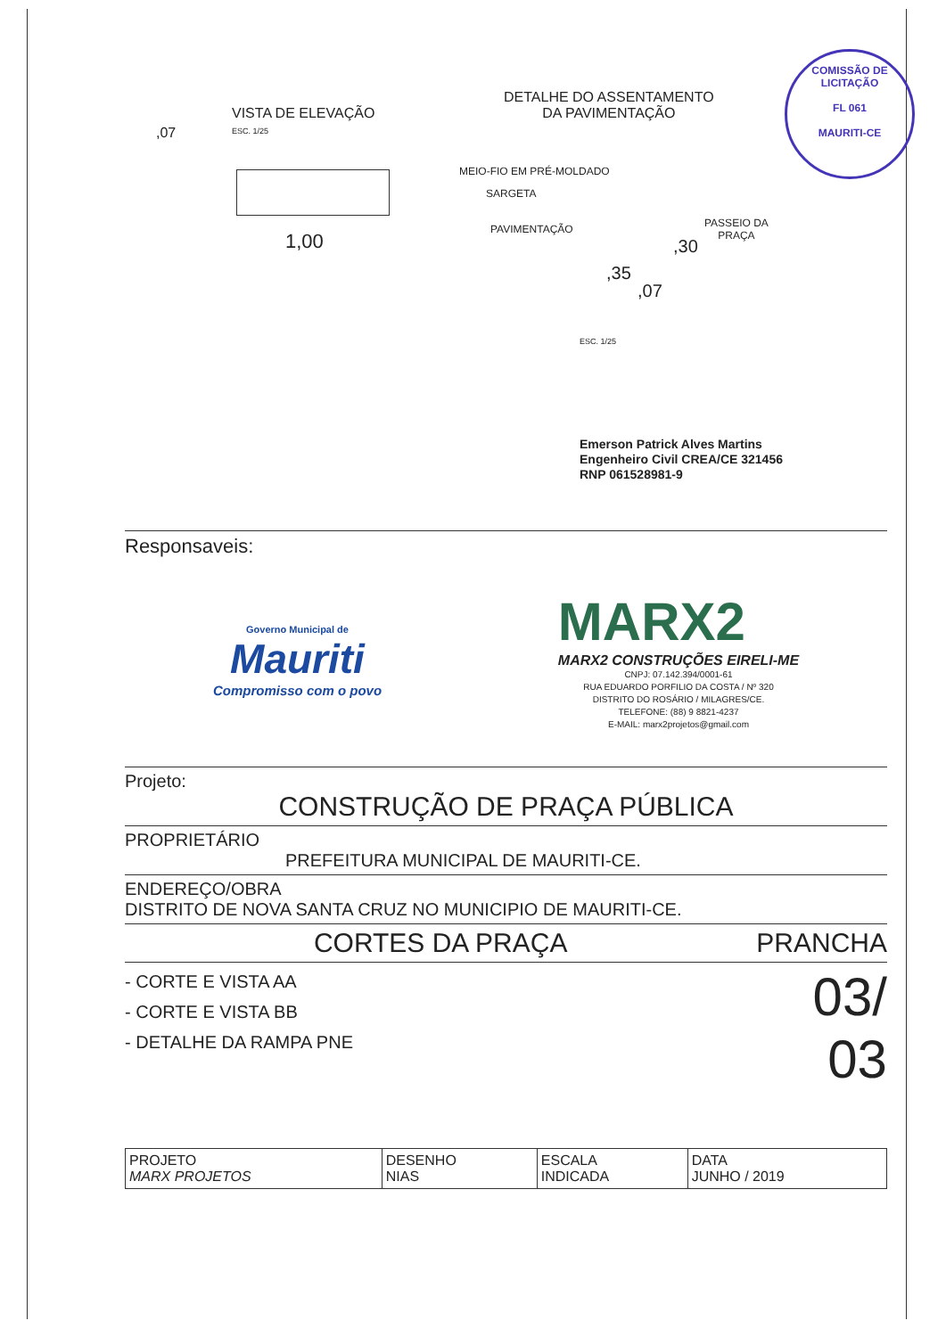COMISSÃO DE LICITAÇÃO
FL 061
MAURITI-CE
VISTA DE ELEVAÇÃO
ESC. 1/25
,07
1,00
DETALHE DO ASSENTAMENTO
DA PAVIMENTAÇÃO
MEIO-FIO EM PRÉ-MOLDADO
SARGETA
PAVIMENTAÇÃO
PASSEIO DA
PRAÇA
,30
,35
,07
ESC. 1/25
Emerson Patrick Alves Martins
Engenheiro Civil CREA/CE 321456
RNP 061528981-9
Responsaveis:
Governo Municipal de
Mauriti
Compromisso com o povo
MARX2
MARX2 CONSTRUÇÕES EIRELI-ME
CNPJ: 07.142.394/0001-61
RUA EDUARDO PORFILIO DA COSTA / Nº 320
DISTRITO DO ROSÁRIO / MILAGRES/CE.
TELEFONE: (88) 9 8821-4237
E-MAIL: marx2projetos@gmail.com
Projeto:
CONSTRUÇÃO DE PRAÇA PÚBLICA
PROPRIETÁRIO
PREFEITURA MUNICIPAL DE MAURITI-CE.
ENDEREÇO/OBRA
DISTRITO DE NOVA SANTA CRUZ NO MUNICIPIO DE MAURITI-CE.
CORTES DA PRAÇA PRANCHA
- CORTE E VISTA AA
- CORTE E VISTA BB
- DETALHE DA RAMPA PNE
03/
03
| PROJETO MARX PROJETOS | DESENHO NIAS | ESCALA INDICADA | DATA JUNHO / 2019 |